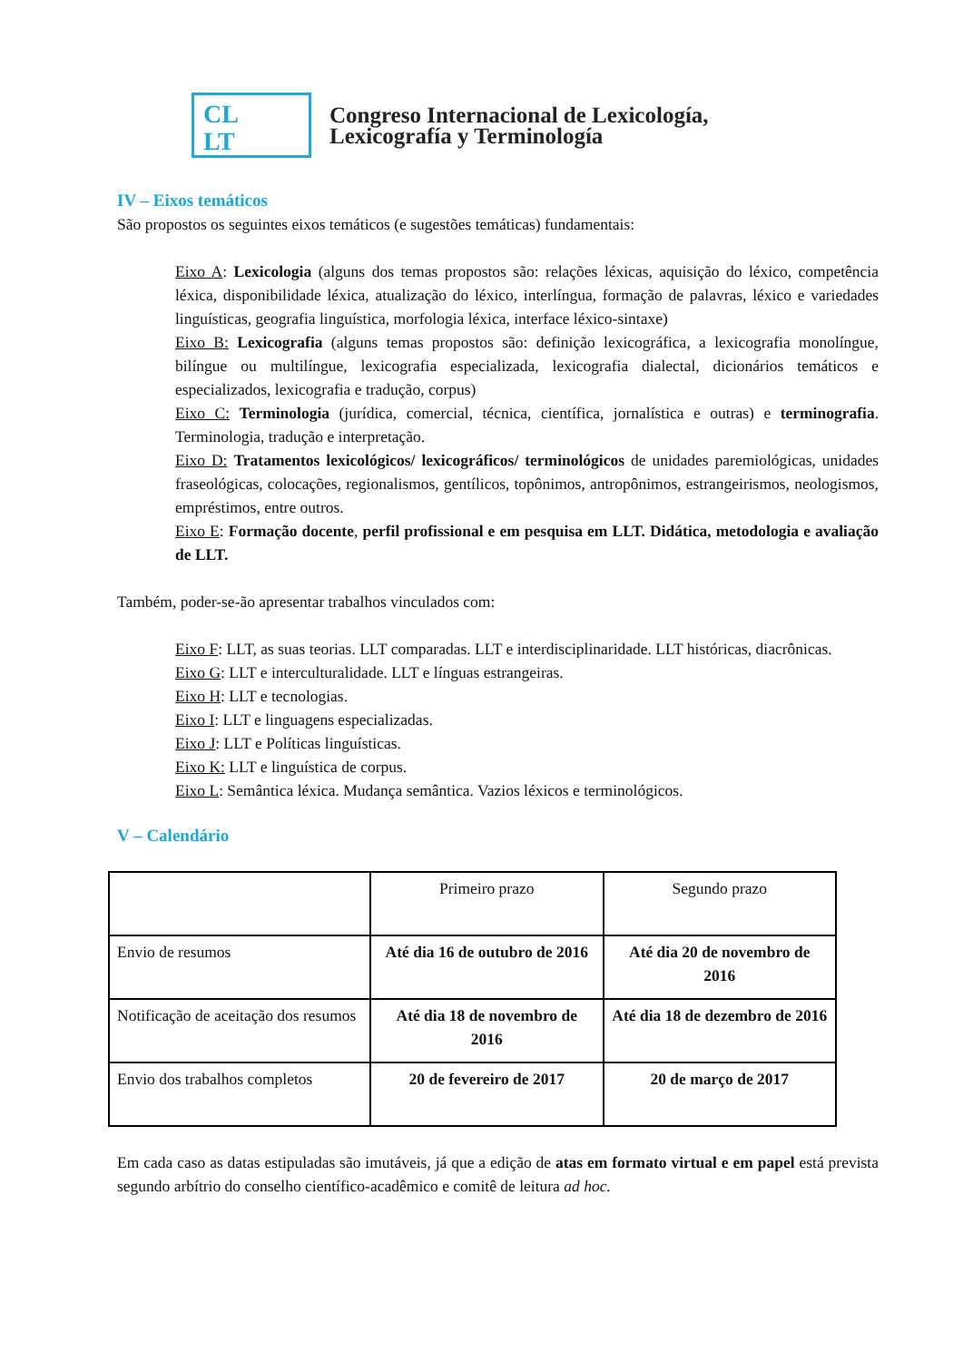CL
LT
Congreso Internacional de Lexicología,
Lexicografía y Terminología
IV – Eixos temáticos
São propostos os seguintes eixos temáticos (e sugestões temáticas) fundamentais:
Eixo A: Lexicologia (alguns dos temas propostos são: relações léxicas, aquisição do léxico, competência léxica, disponibilidade léxica, atualização do léxico, interlíngua, formação de palavras, léxico e variedades linguísticas, geografia linguística, morfologia léxica, interface léxico-sintaxe)
Eixo B: Lexicografia (alguns temas propostos são: definição lexicográfica, a lexicografia monolíngue, bilíngue ou multilíngue, lexicografia especializada, lexicografia dialectal, dicionários temáticos e especializados, lexicografia e tradução, corpus)
Eixo C: Terminologia (jurídica, comercial, técnica, científica, jornalística e outras) e terminografia. Terminologia, tradução e interpretação.
Eixo D: Tratamentos lexicológicos/ lexicográficos/ terminológicos de unidades paremiológicas, unidades fraseológicas, colocações, regionalismos, gentílicos, topônimos, antropônimos, estrangeirismos, neologismos, empréstimos, entre outros.
Eixo E: Formação docente, perfil profissional e em pesquisa em LLT. Didática, metodologia e avaliação de LLT.
Também, poder-se-ão apresentar trabalhos vinculados com:
Eixo F: LLT, as suas teorias. LLT comparadas. LLT e interdisciplinaridade. LLT históricas, diacrônicas.
Eixo G: LLT e interculturalidade. LLT e línguas estrangeiras.
Eixo H: LLT e tecnologias.
Eixo I: LLT e linguagens especializadas.
Eixo J: LLT e Políticas linguísticas.
Eixo K: LLT e linguística de corpus.
Eixo L: Semântica léxica. Mudança semântica. Vazios léxicos e terminológicos.
V – Calendário
| | Primeiro prazo | Segundo prazo |
| Envio de resumos | Até dia 16 de outubro de 2016 | Até dia 20 de novembro de 2016 |
| Notificação de aceitação dos resumos | Até dia 18 de novembro de 2016 | Até dia 18 de dezembro de 2016 |
| Envio dos trabalhos completos | 20 de fevereiro de 2017 | 20 de março de 2017 |
Em cada caso as datas estipuladas são imutáveis, já que a edição de atas em formato virtual e em papel está prevista segundo arbítrio do conselho científico-acadêmico e comitê de leitura ad hoc.